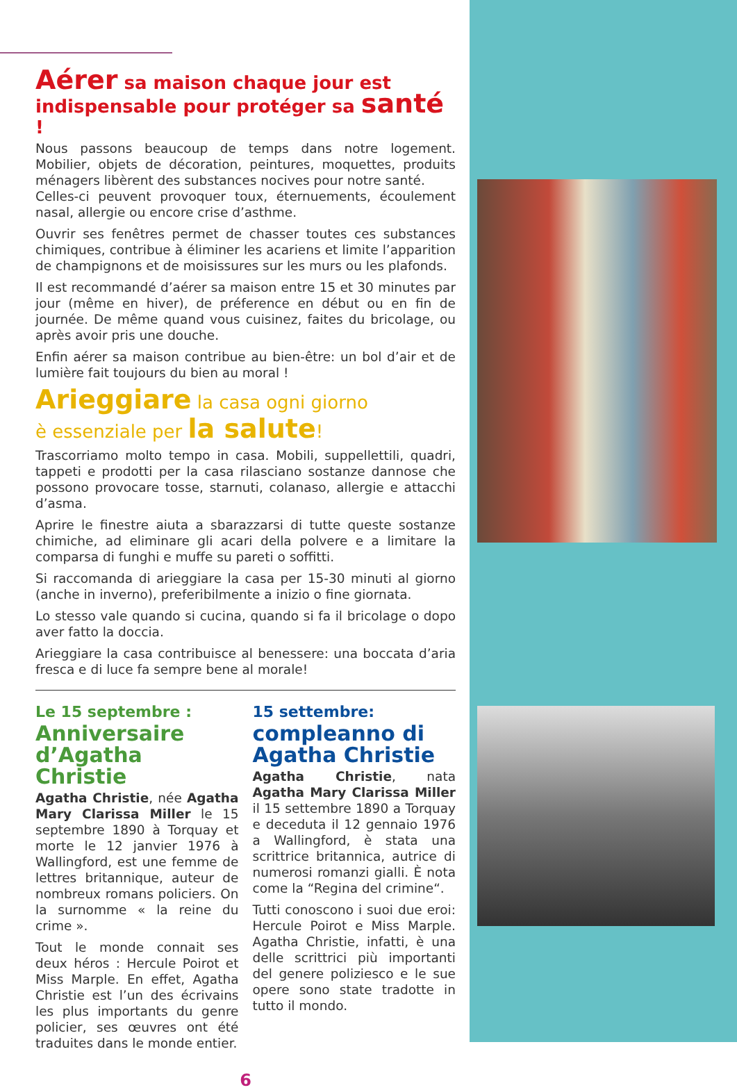Aérer sa maison chaque jour est indispensable pour protéger sa santé !
Nous passons beaucoup de temps dans notre logement. Mobilier, objets de décoration, peintures, moquettes, produits ménagers libèrent des substances nocives pour notre santé.
Celles-ci peuvent provoquer toux, éternuements, écoulement nasal, allergie ou encore crise d’asthme.
Ouvrir ses fenêtres permet de chasser toutes ces substances chimiques, contribue à éliminer les acariens et limite l’apparition de champignons et de moisissures sur les murs ou les plafonds.
Il est recommandé d’aérer sa maison entre 15 et 30 minutes par jour (même en hiver), de préference en début ou en fin de journée. De même quand vous cuisinez, faites du bricolage, ou après avoir pris une douche.
Enfin aérer sa maison contribue au bien-être: un bol d’air et de lumière fait toujours du bien au moral !
Arieggiare la casa ogni giorno
è essenziale per la salute!
Trascorriamo molto tempo in casa. Mobili, suppellettili, quadri, tappeti e prodotti per la casa rilasciano sostanze dannose che possono provocare tosse, starnuti, colanaso, allergie e attacchi d’asma.
Aprire le finestre aiuta a sbarazzarsi di tutte queste sostanze chimiche, ad eliminare gli acari della polvere e a limitare la comparsa di funghi e muffe su pareti o soffitti.
Si raccomanda di arieggiare la casa per 15-30 minuti al giorno (anche in inverno), preferibilmente a inizio o fine giornata.
Lo stesso vale quando si cucina, quando si fa il bricolage o dopo aver fatto la doccia.
Arieggiare la casa contribuisce al benessere: una boccata d’aria fresca e di luce fa sempre bene al morale!
Le 15 septembre :
Anniversaire d’Agatha Christie
Agatha Christie, née Agatha Mary Clarissa Miller le 15 septembre 1890 à Torquay et morte le 12 janvier 1976 à Wallingford, est une femme de lettres britannique, auteur de nombreux romans policiers. On la surnomme « la reine du crime ».
Tout le monde connait ses deux héros : Hercule Poirot et Miss Marple. En effet, Agatha Christie est l’un des écrivains les plus importants du genre policier, ses œuvres ont été traduites dans le monde entier.
15 settembre:
compleanno di
Agatha Christie
Agatha Christie, nata Agatha Mary Clarissa Miller il 15 settembre 1890 a Torquay e deceduta il 12 gennaio 1976 a Wallingford, è stata una scrittrice britannica, autrice di numerosi romanzi gialli. È nota come la “Regina del crimine“.
Tutti conoscono i suoi due eroi: Hercule Poirot e Miss Marple. Agatha Christie, infatti, è una delle scrittrici più importanti del genere poliziesco e le sue opere sono state tradotte in tutto il mondo.
6